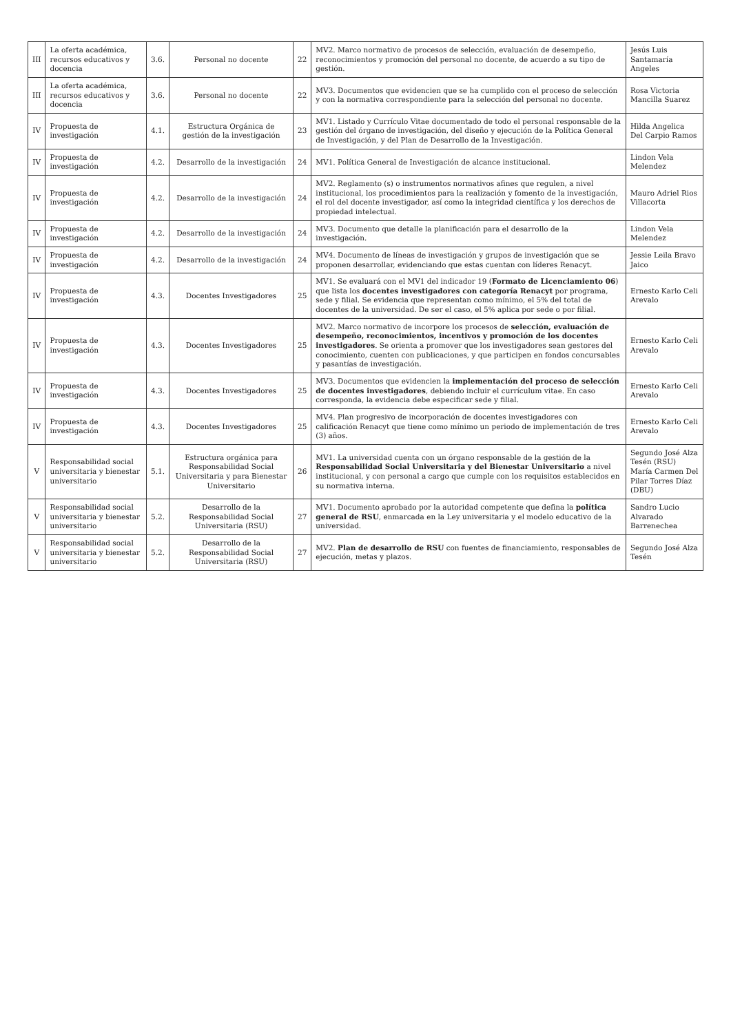| III | La oferta académica, recursos educativos y docencia | 3.6. | Personal no docente | 22 | MV2. Marco normativo de procesos de selección, evaluación de desempeño, reconocimientos y promoción del personal no docente, de acuerdo a su tipo de gestión. | Jesús Luis Santamaría Angeles |
| III | La oferta académica, recursos educativos y docencia | 3.6. | Personal no docente | 22 | MV3. Documentos que evidencien que se ha cumplido con el proceso de selección y con la normativa correspondiente para la selección del personal no docente. | Rosa Victoria Mancilla Suarez |
| IV | Propuesta de investigación | 4.1. | Estructura Orgánica de gestión de la investigación | 23 | MV1. Listado y Currículo Vitae documentado de todo el personal responsable de la gestión del órgano de investigación, del diseño y ejecución de la Política General de Investigación, y del Plan de Desarrollo de la Investigación. | Hilda Angelica Del Carpio Ramos |
| IV | Propuesta de investigación | 4.2. | Desarrollo de la investigación | 24 | MV1. Política General de Investigación de alcance institucional. | Lindon Vela Melendez |
| IV | Propuesta de investigación | 4.2. | Desarrollo de la investigación | 24 | MV2. Reglamento (s) o instrumentos normativos afines que regulen, a nivel institucional, los procedimientos para la realización y fomento de la investigación, el rol del docente investigador, así como la integridad científica y los derechos de propiedad intelectual. | Mauro Adriel Rios Villacorta |
| IV | Propuesta de investigación | 4.2. | Desarrollo de la investigación | 24 | MV3. Documento que detalle la planificación para el desarrollo de la investigación. | Lindon Vela Melendez |
| IV | Propuesta de investigación | 4.2. | Desarrollo de la investigación | 24 | MV4. Documento de líneas de investigación y grupos de investigación que se proponen desarrollar, evidenciando que estas cuentan con líderes Renacyt. | Jessie Leila Bravo Jaico |
| IV | Propuesta de investigación | 4.3. | Docentes Investigadores | 25 | MV1. Se evaluará con el MV1 del indicador 19 ( Formato de Licenciamiento 06 ) que lista los docentes investigadores con categoría Renacyt por programa, sede y filial. Se evidencia que representan como mínimo, el 5% del total de docentes de la universidad. De ser el caso, el 5% aplica por sede o por filial. | Ernesto Karlo Celi Arevalo |
| IV | Propuesta de investigación | 4.3. | Docentes Investigadores | 25 | MV2. Marco normativo de incorpore los procesos de selección, evaluación de desempeño, reconocimientos, incentivos y promoción de los docentes investigadores . Se orienta a promover que los investigadores sean gestores del conocimiento, cuenten con publicaciones, y que participen en fondos concursables y pasantías de investigación. | Ernesto Karlo Celi Arevalo |
| IV | Propuesta de investigación | 4.3. | Docentes Investigadores | 25 | MV3. Documentos que evidencien la implementación del proceso de selección de docentes investigadores , debiendo incluir el currículum vitae. En caso corresponda, la evidencia debe especificar sede y filial. | Ernesto Karlo Celi Arevalo |
| IV | Propuesta de investigación | 4.3. | Docentes Investigadores | 25 | MV4. Plan progresivo de incorporación de docentes investigadores con calificación Renacyt que tiene como mínimo un periodo de implementación de tres (3) años. | Ernesto Karlo Celi Arevalo |
| V | Responsabilidad social universitaria y bienestar universitario | 5.1. | Estructura orgánica para Responsabilidad Social Universitaria y para Bienestar Universitario | 26 | MV1. La universidad cuenta con un órgano responsable de la gestión de la Responsabilidad Social Universitaria y del Bienestar Universitario a nivel institucional, y con personal a cargo que cumple con los requisitos establecidos en su normativa interna. | Segundo José Alza Tesén (RSU) María Carmen Del Pilar Torres Díaz (DBU) |
| V | Responsabilidad social universitaria y bienestar universitario | 5.2. | Desarrollo de la Responsabilidad Social Universitaria (RSU) | 27 | MV1. Documento aprobado por la autoridad competente que defina la política general de RSU , enmarcada en la Ley universitaria y el modelo educativo de la universidad. | Sandro Lucio Alvarado Barrenechea |
| V | Responsabilidad social universitaria y bienestar universitario | 5.2. | Desarrollo de la Responsabilidad Social Universitaria (RSU) | 27 | MV2. Plan de desarrollo de RSU con fuentes de financiamiento, responsables de ejecución, metas y plazos. | Segundo José Alza Tesén |